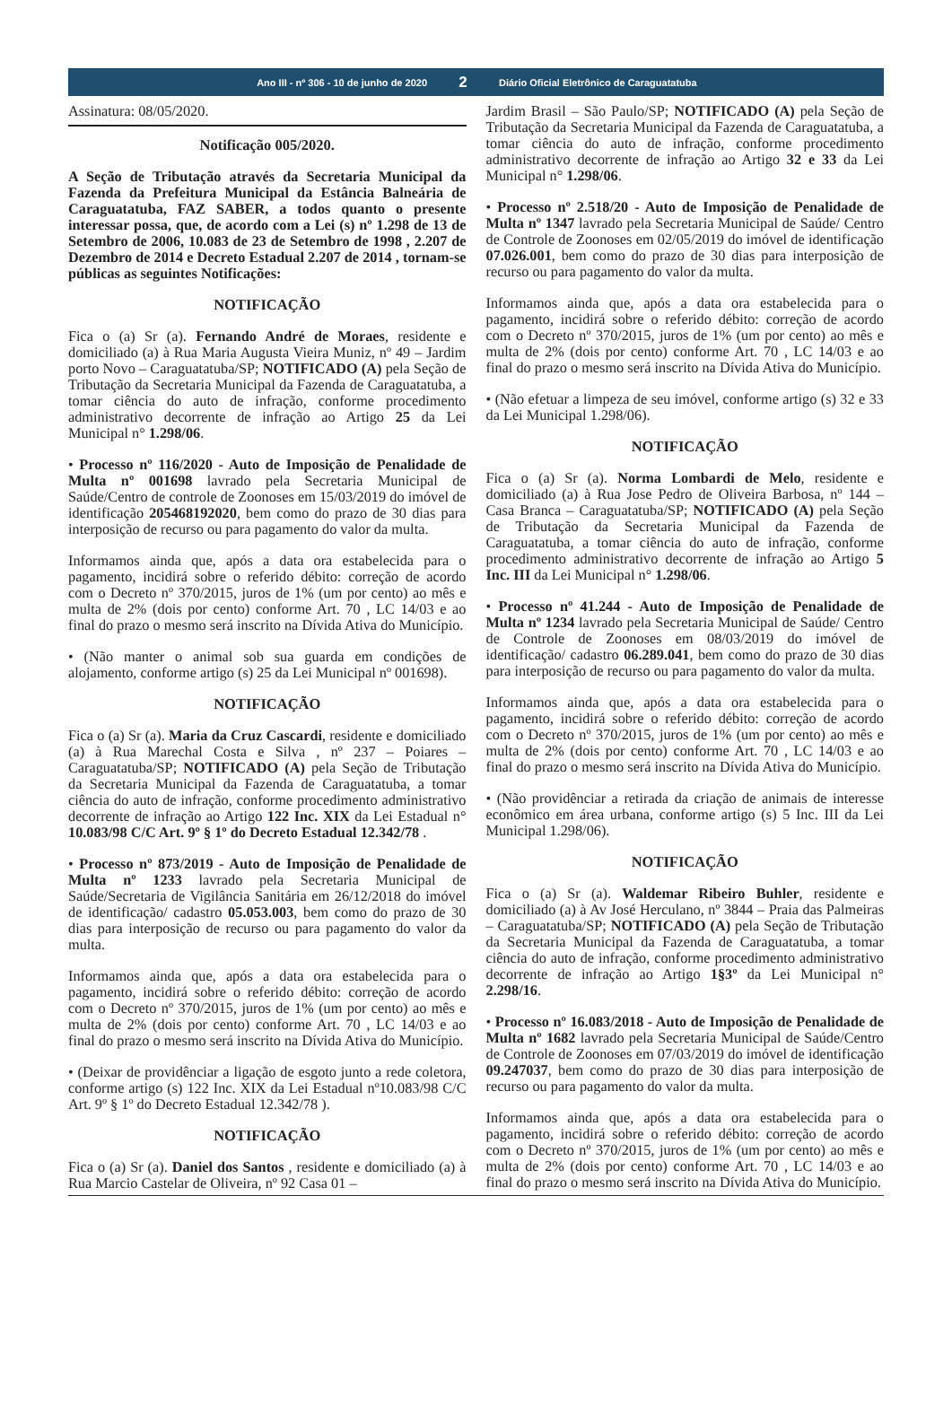Ano III - nº 306 - 10 de junho de 2020
2
Diário Oficial Eletrônico de Caraguatatuba
Assinatura: 08/05/2020.
Notificação 005/2020.
A Seção de Tributação através da Secretaria Municipal da Fazenda da Prefeitura Municipal da Estância Balneária de Caraguatatuba, FAZ SABER, a todos quanto o presente interessar possa, que, de acordo com a Lei (s) nº 1.298 de 13 de Setembro de 2006, 10.083 de 23 de Setembro de 1998 , 2.207 de Dezembro de 2014 e Decreto Estadual 2.207 de 2014 , tornam-se públicas as seguintes Notificações:
NOTIFICAÇÃO
Fica o (a) Sr (a). Fernando André de Moraes, residente e domiciliado (a) à Rua Maria Augusta Vieira Muniz, nº 49 – Jardim porto Novo – Caraguatatuba/SP; NOTIFICADO (A) pela Seção de Tributação da Secretaria Municipal da Fazenda de Caraguatatuba, a tomar ciência do auto de infração, conforme procedimento administrativo decorrente de infração ao Artigo 25 da Lei Municipal n° 1.298/06.
• Processo nº 116/2020 - Auto de Imposição de Penalidade de Multa nº 001698 lavrado pela Secretaria Municipal de Saúde/Centro de controle de Zoonoses em 15/03/2019 do imóvel de identificação 205468192020, bem como do prazo de 30 dias para interposição de recurso ou para pagamento do valor da multa.
Informamos ainda que, após a data ora estabelecida para o pagamento, incidirá sobre o referido débito: correção de acordo com o Decreto nº 370/2015, juros de 1% (um por cento) ao mês e multa de 2% (dois por cento) conforme Art. 70 , LC 14/03 e ao final do prazo o mesmo será inscrito na Dívida Ativa do Município.
• (Não manter o animal sob sua guarda em condições de alojamento, conforme artigo (s) 25 da Lei Municipal nº 001698).
NOTIFICAÇÃO
Fica o (a) Sr (a). Maria da Cruz Cascardi, residente e domiciliado (a) à Rua Marechal Costa e Silva , nº 237 – Poiares – Caraguatatuba/SP; NOTIFICADO (A) pela Seção de Tributação da Secretaria Municipal da Fazenda de Caraguatatuba, a tomar ciência do auto de infração, conforme procedimento administrativo decorrente de infração ao Artigo 122 Inc. XIX da Lei Estadual n° 10.083/98 C/C Art. 9º § 1º do Decreto Estadual 12.342/78 .
• Processo nº 873/2019 - Auto de Imposição de Penalidade de Multa nº 1233 lavrado pela Secretaria Municipal de Saúde/Secretaria de Vigilância Sanitária em 26/12/2018 do imóvel de identificação/ cadastro 05.053.003, bem como do prazo de 30 dias para interposição de recurso ou para pagamento do valor da multa.
Informamos ainda que, após a data ora estabelecida para o pagamento, incidirá sobre o referido débito: correção de acordo com o Decreto nº 370/2015, juros de 1% (um por cento) ao mês e multa de 2% (dois por cento) conforme Art. 70 , LC 14/03 e ao final do prazo o mesmo será inscrito na Dívida Ativa do Município.
• (Deixar de providênciar a ligação de esgoto junto a rede coletora, conforme artigo (s) 122 Inc. XIX da Lei Estadual nº10.083/98 C/C Art. 9º § 1º do Decreto Estadual 12.342/78 ).
NOTIFICAÇÃO
Fica o (a) Sr (a). Daniel dos Santos , residente e domiciliado (a) à Rua Marcio Castelar de Oliveira, nº 92 Casa 01 –
Jardim Brasil – São Paulo/SP; NOTIFICADO (A) pela Seção de Tributação da Secretaria Municipal da Fazenda de Caraguatatuba, a tomar ciência do auto de infração, conforme procedimento administrativo decorrente de infração ao Artigo 32 e 33 da Lei Municipal n° 1.298/06.
• Processo nº 2.518/20 - Auto de Imposição de Penalidade de Multa nº 1347 lavrado pela Secretaria Municipal de Saúde/ Centro de Controle de Zoonoses em 02/05/2019 do imóvel de identificação 07.026.001, bem como do prazo de 30 dias para interposição de recurso ou para pagamento do valor da multa.
Informamos ainda que, após a data ora estabelecida para o pagamento, incidirá sobre o referido débito: correção de acordo com o Decreto nº 370/2015, juros de 1% (um por cento) ao mês e multa de 2% (dois por cento) conforme Art. 70 , LC 14/03 e ao final do prazo o mesmo será inscrito na Dívida Ativa do Município.
• (Não efetuar a limpeza de seu imóvel, conforme artigo (s) 32 e 33 da Lei Municipal 1.298/06).
NOTIFICAÇÃO
Fica o (a) Sr (a). Norma Lombardi de Melo, residente e domiciliado (a) à Rua Jose Pedro de Oliveira Barbosa, nº 144 – Casa Branca – Caraguatatuba/SP; NOTIFICADO (A) pela Seção de Tributação da Secretaria Municipal da Fazenda de Caraguatatuba, a tomar ciência do auto de infração, conforme procedimento administrativo decorrente de infração ao Artigo 5 Inc. III da Lei Municipal n° 1.298/06.
• Processo nº 41.244 - Auto de Imposição de Penalidade de Multa nº 1234 lavrado pela Secretaria Municipal de Saúde/ Centro de Controle de Zoonoses em 08/03/2019 do imóvel de identificação/ cadastro 06.289.041, bem como do prazo de 30 dias para interposição de recurso ou para pagamento do valor da multa.
Informamos ainda que, após a data ora estabelecida para o pagamento, incidirá sobre o referido débito: correção de acordo com o Decreto nº 370/2015, juros de 1% (um por cento) ao mês e multa de 2% (dois por cento) conforme Art. 70 , LC 14/03 e ao final do prazo o mesmo será inscrito na Dívida Ativa do Município.
• (Não providênciar a retirada da criação de animais de interesse econômico em área urbana, conforme artigo (s) 5 Inc. III da Lei Municipal 1.298/06).
NOTIFICAÇÃO
Fica o (a) Sr (a). Waldemar Ribeiro Buhler, residente e domiciliado (a) à Av José Herculano, nº 3844 – Praia das Palmeiras – Caraguatatuba/SP; NOTIFICADO (A) pela Seção de Tributação da Secretaria Municipal da Fazenda de Caraguatatuba, a tomar ciência do auto de infração, conforme procedimento administrativo decorrente de infração ao Artigo 1§3º da Lei Municipal n° 2.298/16.
• Processo nº 16.083/2018 - Auto de Imposição de Penalidade de Multa nº 1682 lavrado pela Secretaria Municipal de Saúde/Centro de Controle de Zoonoses em 07/03/2019 do imóvel de identificação 09.247037, bem como do prazo de 30 dias para interposição de recurso ou para pagamento do valor da multa.
Informamos ainda que, após a data ora estabelecida para o pagamento, incidirá sobre o referido débito: correção de acordo com o Decreto nº 370/2015, juros de 1% (um por cento) ao mês e multa de 2% (dois por cento) conforme Art. 70 , LC 14/03 e ao final do prazo o mesmo será inscrito na Dívida Ativa do Município.